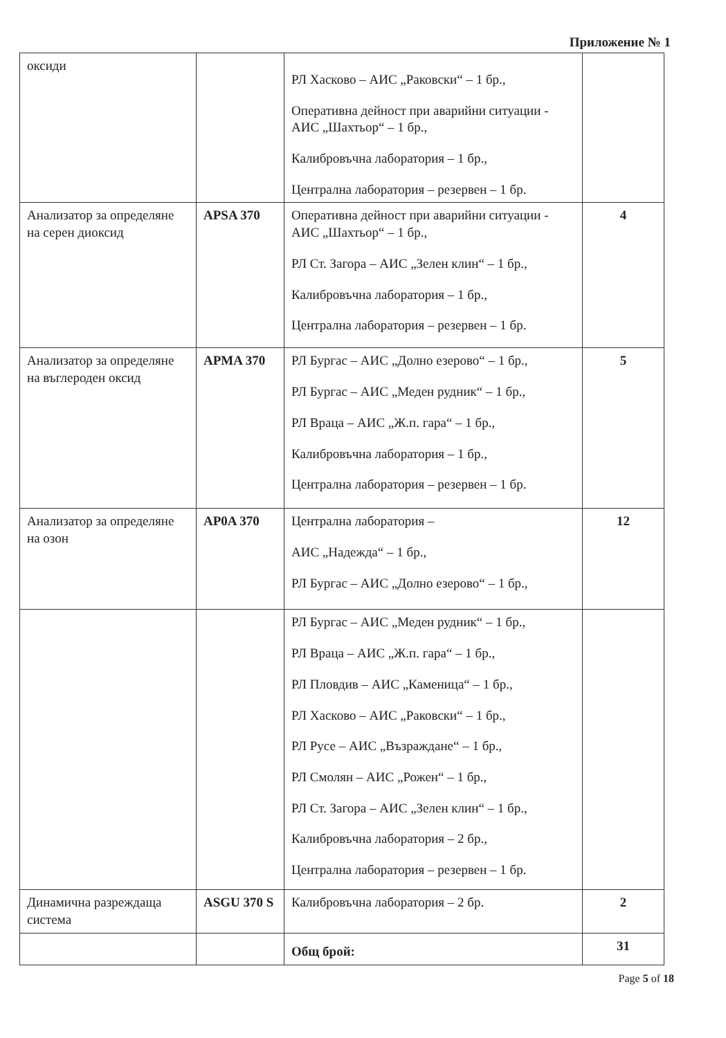Приложение № 1
| оксиди | | РЛ Хасково – АИС „Раковски“ – 1 бр., Оперативна дейност при аварийни ситуации - АИС „Шахтьор“ – 1 бр., Калибровъчна лаборатория – 1 бр., Централна лаборатория – резервен – 1 бр. | |
| Анализатор за определяне на серен диоксид | APSA 370 | Оперативна дейност при аварийни ситуации - АИС „Шахтьор“ – 1 бр., РЛ Ст. Загора – АИС „Зелен клин“ – 1 бр., Калибровъчна лаборатория – 1 бр., Централна лаборатория – резервен – 1 бр. | 4 |
| Анализатор за определяне на въглероден оксид | APMA 370 | РЛ Бургас – АИС „Долно езерово“ – 1 бр., РЛ Бургас – АИС „Меден рудник“ – 1 бр., РЛ Враца – АИС „Ж.п. гара“ – 1 бр., Калибровъчна лаборатория – 1 бр., Централна лаборатория – резервен – 1 бр. | 5 |
| Анализатор за определяне на озон | AP0A 370 | Централна лаборатория – АИС „Надежда“ – 1 бр., РЛ Бургас – АИС „Долно езерово“ – 1 бр., | 12 |
| | | РЛ Бургас – АИС „Меден рудник“ – 1 бр., РЛ Враца – АИС „Ж.п. гара“ – 1 бр., РЛ Пловдив – АИС „Каменица“ – 1 бр., РЛ Хасково – АИС „Раковски“ – 1 бр., РЛ Русе – АИС „Възраждане“ – 1 бр., РЛ Смолян – АИС „Рожен“ – 1 бр., РЛ Ст. Загора – АИС „Зелен клин“ – 1 бр., Калибровъчна лаборатория – 2 бр., Централна лаборатория – резервен – 1 бр. | |
| Динамична разреждаща система | ASGU 370 S | Калибровъчна лаборатория – 2 бр. | 2 |
| | | Общ брой: | 31 |
Page 5 of 18